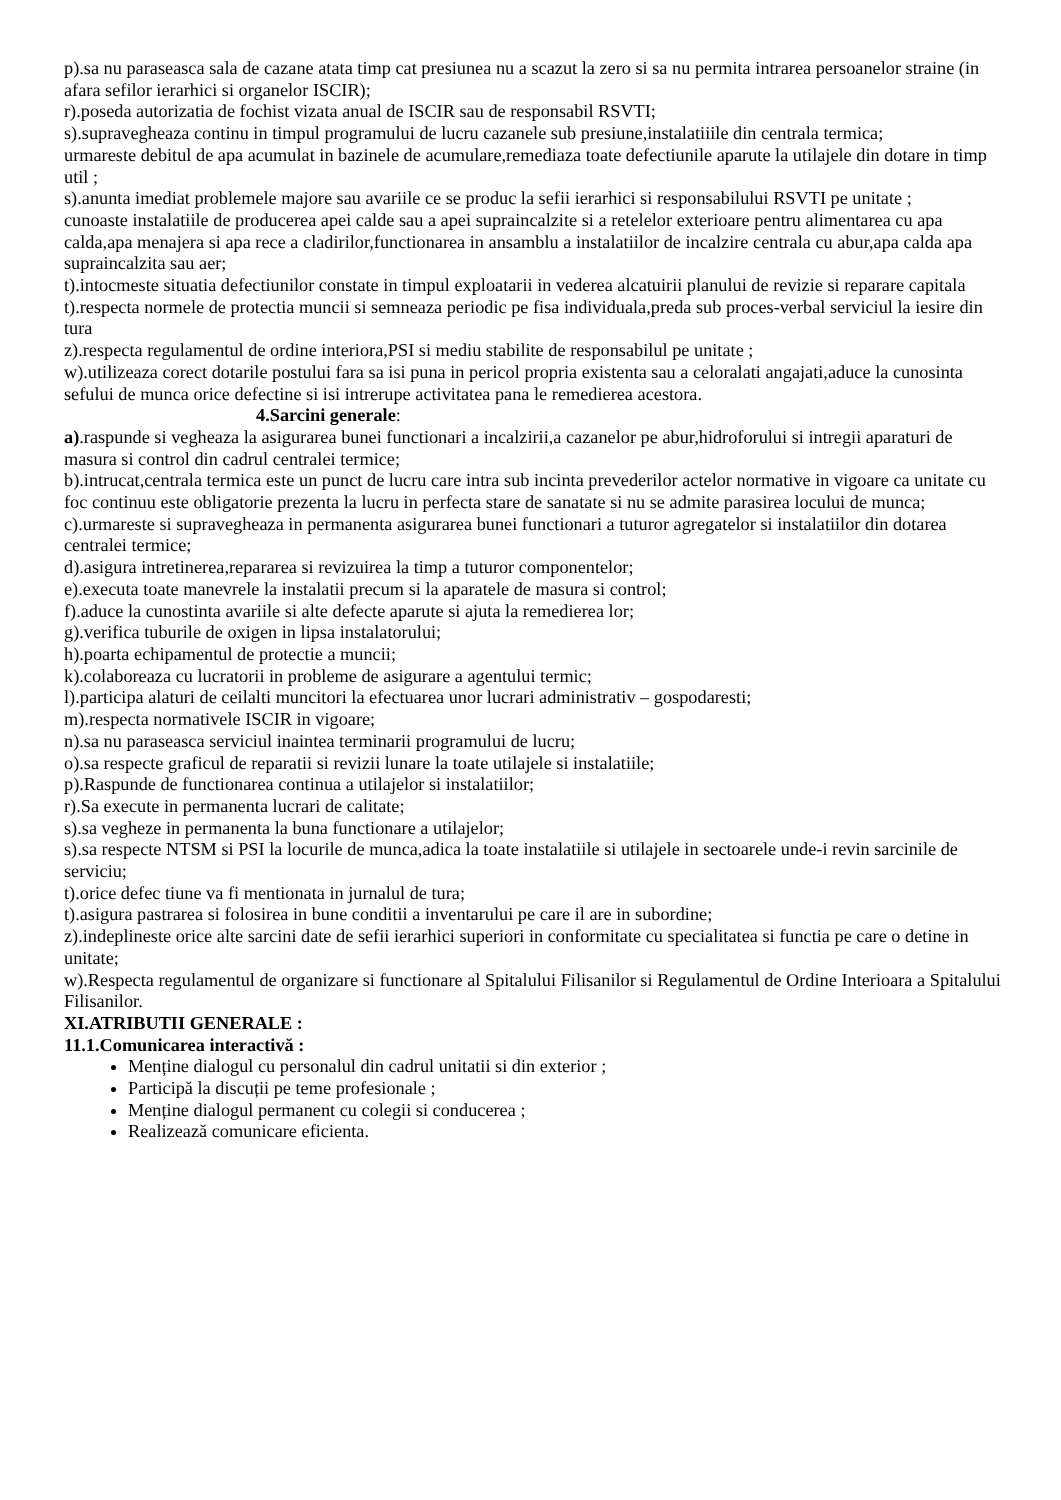p).sa nu paraseasca sala de cazane atata timp cat presiunea nu a scazut la zero si sa nu permita intrarea persoanelor straine (in afara sefilor ierarhici si organelor ISCIR);
r).poseda autorizatia de fochist vizata anual de ISCIR sau de responsabil RSVTI;
s).supravegheaza continu in timpul programului de lucru cazanele sub presiune,instalatiiile din centrala termica;
urmareste debitul de apa acumulat in bazinele de acumulare,remediaza toate defectiunile aparute la utilajele din dotare in timp util ;
s).anunta imediat problemele majore sau avariile ce se produc la sefii ierarhici si responsabilului RSVTI pe unitate ;
cunoaste instalatiile de producerea apei calde sau a apei supraincalzite si a retelelor exterioare pentru alimentarea cu apa calda,apa menajera si apa rece a cladirilor,functionarea in ansamblu a instalatiilor de incalzire centrala cu abur,apa calda apa supraincalzita sau aer;
t).intocmeste situatia defectiunilor constate in timpul exploatarii in vederea alcatuirii planului de revizie si reparare capitala
t).respecta normele de protectia muncii si semneaza periodic pe fisa individuala,preda sub proces-verbal serviciul la iesire din tura
z).respecta regulamentul de ordine interiora,PSI si mediu stabilite de responsabilul pe unitate ;
w).utilizeaza corect dotarile postului fara sa isi puna in pericol propria existenta sau a celoralati angajati,aduce la cunosinta sefului de munca orice defectine si isi intrerupe activitatea pana le remedierea acestora.
4.Sarcini generale:
a).raspunde si vegheaza la asigurarea bunei functionari a incalzirii,a cazanelor pe abur,hidroforului si intregii aparaturi de masura si control din cadrul centralei termice;
b).intrucat,centrala termica este un punct de lucru care intra sub incinta prevederilor actelor normative in vigoare ca unitate cu foc continuu este obligatorie prezenta la lucru in perfecta stare de sanatate si nu se admite parasirea locului de munca;
c).urmareste si supravegheaza in permanenta asigurarea bunei functionari a tuturor agregatelor si instalatiilor din dotarea centralei termice;
d).asigura intretinerea,repararea si revizuirea la timp a tuturor componentelor;
e).executa toate manevrele la instalatii precum si la aparatele de masura si control;
f).aduce la cunostinta avariile si alte defecte aparute si ajuta la remedierea lor;
g).verifica tuburile de oxigen in lipsa instalatorului;
h).poarta echipamentul de protectie a muncii;
k).colaboreaza cu lucratorii in probleme de asigurare a agentului termic;
l).participa alaturi de ceilalti muncitori la efectuarea unor lucrari administrativ – gospodaresti;
m).respecta normativele ISCIR in vigoare;
n).sa nu paraseasca serviciul inaintea terminarii programului de lucru;
o).sa respecte graficul de reparatii si revizii lunare la toate utilajele si instalatiile;
p).Raspunde de functionarea continua a utilajelor si instalatiilor;
r).Sa execute in permanenta lucrari de calitate;
s).sa vegheze in permanenta la buna functionare a utilajelor;
s).sa respecte NTSM si PSI la locurile de munca,adica la toate instalatiile si utilajele in sectoarele unde-i revin sarcinile de serviciu;
t).orice defec tiune va fi mentionata in jurnalul de tura;
t).asigura pastrarea si folosirea in bune conditii a inventarului pe care il are in subordine;
z).indeplineste orice alte sarcini date de sefii ierarhici superiori in conformitate cu specialitatea si functia pe care o detine in unitate;
w).Respecta regulamentul de organizare si functionare al Spitalului Filisanilor si Regulamentul de Ordine Interioara a Spitalului Filisanilor.
XI.ATRIBUTII GENERALE :
11.1.Comunicarea interactivă :
Menține dialogul cu personalul din cadrul unitatii si din exterior ;
Participă la discuții pe teme profesionale ;
Menține dialogul permanent cu colegii si conducerea ;
Realizează comunicare eficienta.